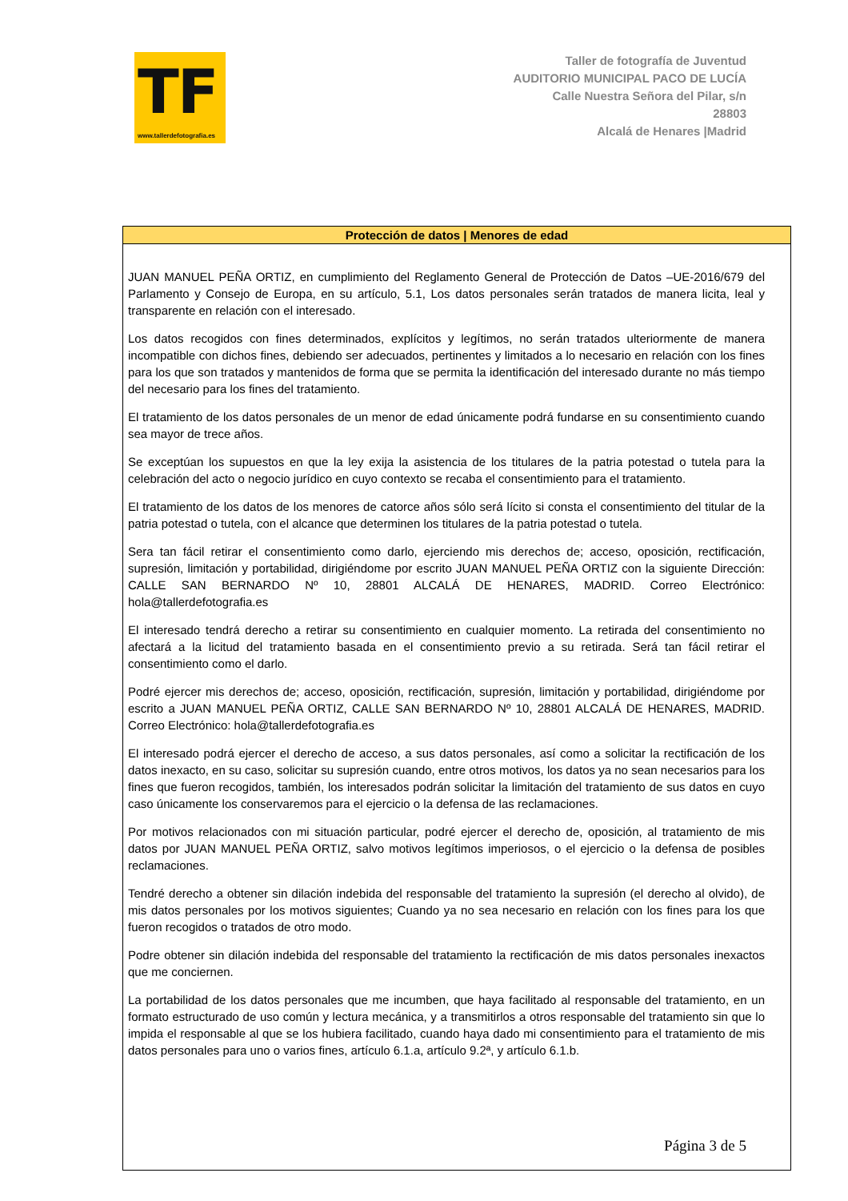TF
www.tallerdefotografia.es
Taller de fotografía de Juventud
AUDITORIO MUNICIPAL PACO DE LUCÍA
Calle Nuestra Señora del Pilar, s/n
28803
Alcalá de Henares |Madrid
Protección de datos | Menores de edad
JUAN MANUEL PEÑA ORTIZ, en cumplimiento del Reglamento General de Protección de Datos –UE-2016/679 del Parlamento y Consejo de Europa, en su artículo, 5.1, Los datos personales serán tratados de manera licita, leal y transparente en relación con el interesado.
Los datos recogidos con fines determinados, explícitos y legítimos, no serán tratados ulteriormente de manera incompatible con dichos fines, debiendo ser adecuados, pertinentes y limitados a lo necesario en relación con los fines para los que son tratados y mantenidos de forma que se permita la identificación del interesado durante no más tiempo del necesario para los fines del tratamiento.
El tratamiento de los datos personales de un menor de edad únicamente podrá fundarse en su consentimiento cuando sea mayor de trece años.
Se exceptúan los supuestos en que la ley exija la asistencia de los titulares de la patria potestad o tutela para la celebración del acto o negocio jurídico en cuyo contexto se recaba el consentimiento para el tratamiento.
El tratamiento de los datos de los menores de catorce años sólo será lícito si consta el consentimiento del titular de la patria potestad o tutela, con el alcance que determinen los titulares de la patria potestad o tutela.
Sera tan fácil retirar el consentimiento como darlo, ejerciendo mis derechos de; acceso, oposición, rectificación, supresión, limitación y portabilidad, dirigiéndome por escrito JUAN MANUEL PEÑA ORTIZ con la siguiente Dirección: CALLE SAN BERNARDO Nº 10, 28801 ALCALÁ DE HENARES, MADRID. Correo Electrónico: hola@tallerdefotografia.es
El interesado tendrá derecho a retirar su consentimiento en cualquier momento. La retirada del consentimiento no afectará a la licitud del tratamiento basada en el consentimiento previo a su retirada. Será tan fácil retirar el consentimiento como el darlo.
Podré ejercer mis derechos de; acceso, oposición, rectificación, supresión, limitación y portabilidad, dirigiéndome por escrito a JUAN MANUEL PEÑA ORTIZ, CALLE SAN BERNARDO Nº 10, 28801 ALCALÁ DE HENARES, MADRID. Correo Electrónico: hola@tallerdefotografia.es
El interesado podrá ejercer el derecho de acceso, a sus datos personales, así como a solicitar la rectificación de los datos inexacto, en su caso, solicitar su supresión cuando, entre otros motivos, los datos ya no sean necesarios para los fines que fueron recogidos, también, los interesados podrán solicitar la limitación del tratamiento de sus datos en cuyo caso únicamente los conservaremos para el ejercicio o la defensa de las reclamaciones.
Por motivos relacionados con mi situación particular, podré ejercer el derecho de, oposición, al tratamiento de mis datos por JUAN MANUEL PEÑA ORTIZ, salvo motivos legítimos imperiosos, o el ejercicio o la defensa de posibles reclamaciones.
Tendré derecho a obtener sin dilación indebida del responsable del tratamiento la supresión (el derecho al olvido), de mis datos personales por los motivos siguientes; Cuando ya no sea necesario en relación con los fines para los que fueron recogidos o tratados de otro modo.
Podre obtener sin dilación indebida del responsable del tratamiento la rectificación de mis datos personales inexactos que me conciernen.
La portabilidad de los datos personales que me incumben, que haya facilitado al responsable del tratamiento, en un formato estructurado de uso común y lectura mecánica, y a transmitirlos a otros responsable del tratamiento sin que lo impida el responsable al que se los hubiera facilitado, cuando haya dado mi consentimiento para el tratamiento de mis datos personales para uno o varios fines, artículo 6.1.a, artículo 9.2ª, y artículo 6.1.b.
Página 3 de 5